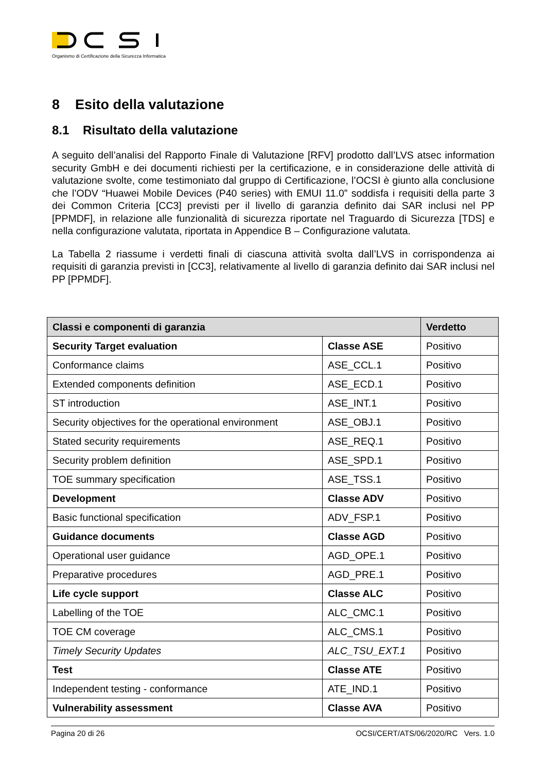Organismo di Certificazione della Sicurezza Informatica
8 Esito della valutazione
8.1 Risultato della valutazione
A seguito dell’analisi del Rapporto Finale di Valutazione [RFV] prodotto dall’LVS atsec information security GmbH e dei documenti richiesti per la certificazione, e in considerazione delle attività di valutazione svolte, come testimoniato dal gruppo di Certificazione, l’OCSI è giunto alla conclusione che l’ODV “Huawei Mobile Devices (P40 series) with EMUI 11.0” soddisfa i requisiti della parte 3 dei Common Criteria [CC3] previsti per il livello di garanzia definito dai SAR inclusi nel PP [PPMDF], in relazione alle funzionalità di sicurezza riportate nel Traguardo di Sicurezza [TDS] e nella configurazione valutata, riportata in Appendice B – Configurazione valutata.
La Tabella 2 riassume i verdetti finali di ciascuna attività svolta dall’LVS in corrispondenza ai requisiti di garanzia previsti in [CC3], relativamente al livello di garanzia definito dai SAR inclusi nel PP [PPMDF].
| Classi e componenti di garanzia | | Verdetto |
| --- | --- | --- |
| Security Target evaluation | Classe ASE | Positivo |
| Conformance claims | ASE_CCL.1 | Positivo |
| Extended components definition | ASE_ECD.1 | Positivo |
| ST introduction | ASE_INT.1 | Positivo |
| Security objectives for the operational environment | ASE_OBJ.1 | Positivo |
| Stated security requirements | ASE_REQ.1 | Positivo |
| Security problem definition | ASE_SPD.1 | Positivo |
| TOE summary specification | ASE_TSS.1 | Positivo |
| Development | Classe ADV | Positivo |
| Basic functional specification | ADV_FSP.1 | Positivo |
| Guidance documents | Classe AGD | Positivo |
| Operational user guidance | AGD_OPE.1 | Positivo |
| Preparative procedures | AGD_PRE.1 | Positivo |
| Life cycle support | Classe ALC | Positivo |
| Labelling of the TOE | ALC_CMC.1 | Positivo |
| TOE CM coverage | ALC_CMS.1 | Positivo |
| Timely Security Updates | ALC_TSU_EXT.1 | Positivo |
| Test | Classe ATE | Positivo |
| Independent testing - conformance | ATE_IND.1 | Positivo |
| Vulnerability assessment | Classe AVA | Positivo |
Pagina 20 di 26 OCSI/CERT/ATS/06/2020/RC Vers. 1.0